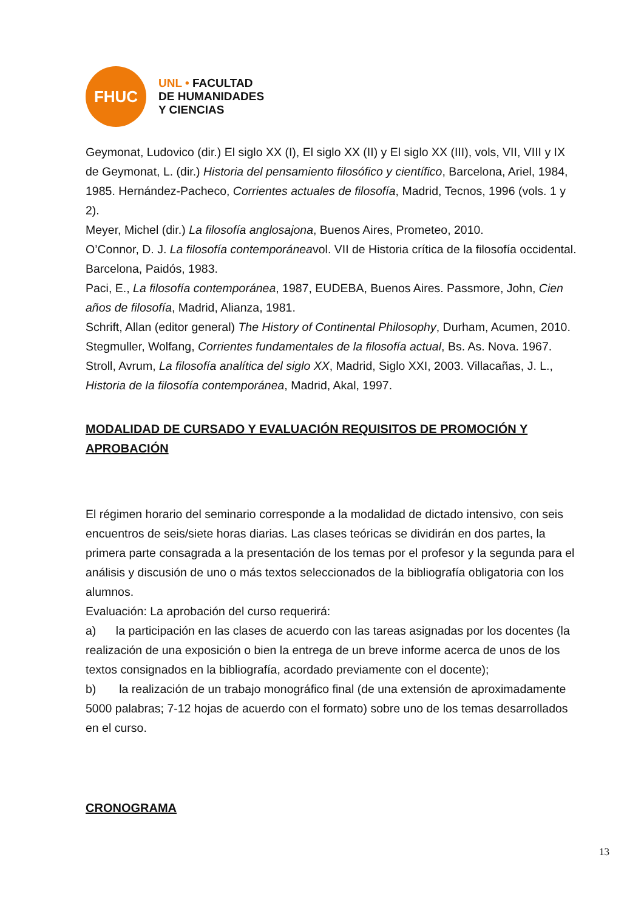FHUC
UNL • FACULTAD
DE HUMANIDADES
Y CIENCIAS
Geymonat, Ludovico (dir.) El siglo XX (I), El siglo XX (II) y El siglo XX (III), vols, VII, VIII y IX de Geymonat, L. (dir.) Historia del pensamiento filosófico y científico, Barcelona, Ariel, 1984, 1985. Hernández-Pacheco, Corrientes actuales de filosofía, Madrid, Tecnos, 1996 (vols. 1 y 2).
Meyer, Michel (dir.) La filosofía anglosajona, Buenos Aires, Prometeo, 2010.
O’Connor, D. J. La filosofía contemporáneavol. VII de Historia crítica de la filosofía occidental. Barcelona, Paidós, 1983.
Paci, E., La filosofía contemporánea, 1987, EUDEBA, Buenos Aires. Passmore, John, Cien años de filosofía, Madrid, Alianza, 1981.
Schrift, Allan (editor general) The History of Continental Philosophy, Durham, Acumen, 2010. Stegmuller, Wolfang, Corrientes fundamentales de la filosofía actual, Bs. As. Nova. 1967.
Stroll, Avrum, La filosofía analítica del siglo XX, Madrid, Siglo XXI, 2003. Villacañas, J. L., Historia de la filosofía contemporánea, Madrid, Akal, 1997.
MODALIDAD DE CURSADO Y EVALUACIÓN REQUISITOS DE PROMOCIÓN Y APROBACIÓN
El régimen horario del seminario corresponde a la modalidad de dictado intensivo, con seis encuentros de seis/siete horas diarias. Las clases teóricas se dividirán en dos partes, la primera parte consagrada a la presentación de los temas por el profesor y la segunda para el análisis y discusión de uno o más textos seleccionados de la bibliografía obligatoria con los alumnos.
Evaluación: La aprobación del curso requerirá:
a) la participación en las clases de acuerdo con las tareas asignadas por los docentes (la realización de una exposición o bien la entrega de un breve informe acerca de unos de los textos consignados en la bibliografía, acordado previamente con el docente);
b) la realización de un trabajo monográfico final (de una extensión de aproximadamente 5000 palabras; 7-12 hojas de acuerdo con el formato) sobre uno de los temas desarrollados en el curso.
CRONOGRAMA
13